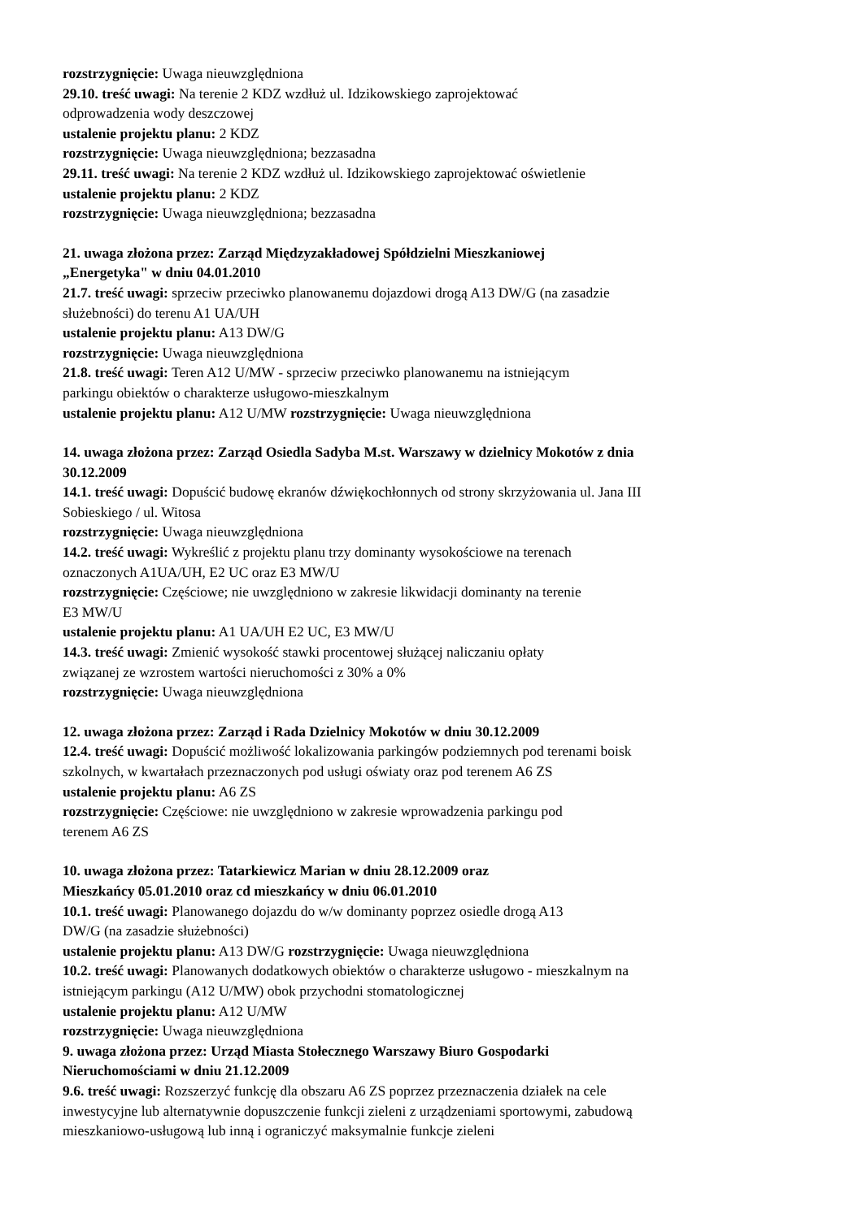rozstrzygnięcie: Uwaga nieuwzględniona
29.10. treść uwagi: Na terenie 2 KDZ wzdłuż ul. Idzikowskiego zaprojektować
odprowadzenia wody deszczowej
ustalenie projektu planu: 2 KDZ
rozstrzygnięcie: Uwaga nieuwzględniona; bezzasadna
29.11. treść uwagi: Na terenie 2 KDZ wzdłuż ul. Idzikowskiego zaprojektować oświetlenie
ustalenie projektu planu: 2 KDZ
rozstrzygnięcie: Uwaga nieuwzględniona; bezzasadna
21. uwaga złożona przez: Zarząd Międzyzakładowej Spółdzielni Mieszkaniowej
„Energetyka" w dniu 04.01.2010
21.7. treść uwagi: sprzeciw przeciwko planowanemu dojazdowi drogą A13 DW/G (na zasadzie
służebności) do terenu A1 UA/UH
ustalenie projektu planu: A13 DW/G
rozstrzygnięcie: Uwaga nieuwzględniona
21.8. treść uwagi: Teren A12 U/MW - sprzeciw przeciwko planowanemu na istniejącym
parkingu obiektów o charakterze usługowo-mieszkalnym
ustalenie projektu planu: A12 U/MW rozstrzygnięcie: Uwaga nieuwzględniona
14. uwaga złożona przez: Zarząd Osiedla Sadyba M.st. Warszawy w dzielnicy Mokotów z dnia
30.12.2009
14.1. treść uwagi: Dopuścić budowę ekranów dźwiękochłonnych od strony skrzyżowania ul. Jana III
Sobieskiego / ul. Witosa
rozstrzygnięcie: Uwaga nieuwzględniona
14.2. treść uwagi: Wykreślić z projektu planu trzy dominanty wysokościowe na terenach
oznaczonych A1UA/UH, E2 UC oraz E3 MW/U
rozstrzygnięcie: Częściowe; nie uwzględniono w zakresie likwidacji dominanty na terenie
E3 MW/U
ustalenie projektu planu: A1 UA/UH E2 UC, E3 MW/U
14.3. treść uwagi: Zmienić wysokość stawki procentowej służącej naliczaniu opłaty
związanej ze wzrostem wartości nieruchomości z 30% a 0%
rozstrzygnięcie: Uwaga nieuwzględniona
12. uwaga złożona przez: Zarząd i Rada Dzielnicy Mokotów w dniu 30.12.2009
12.4. treść uwagi: Dopuścić możliwość lokalizowania parkingów podziemnych pod terenami boisk
szkolnych, w kwartałach przeznaczonych pod usługi oświaty oraz pod terenem A6 ZS
ustalenie projektu planu: A6 ZS
rozstrzygnięcie: Częściowe: nie uwzględniono w zakresie wprowadzenia parkingu pod
terenem A6 ZS
10. uwaga złożona przez: Tatarkiewicz Marian w dniu 28.12.2009 oraz
Mieszkańcy 05.01.2010 oraz cd mieszkańcy w dniu 06.01.2010
10.1. treść uwagi: Planowanego dojazdu do w/w dominanty poprzez osiedle drogą A13
DW/G (na zasadzie służebności)
ustalenie projektu planu: A13 DW/G rozstrzygnięcie: Uwaga nieuwzględniona
10.2. treść uwagi: Planowanych dodatkowych obiektów o charakterze usługowo - mieszkalnym na
istniejącym parkingu (A12 U/MW) obok przychodni stomatologicznej
ustalenie projektu planu: A12 U/MW
rozstrzygnięcie: Uwaga nieuwzględniona
9. uwaga złożona przez: Urząd Miasta Stołecznego Warszawy Biuro Gospodarki
Nieruchomościami w dniu 21.12.2009
9.6. treść uwagi: Rozszerzyć funkcję dla obszaru A6 ZS poprzez przeznaczenia działek na cele
inwestycyjne lub alternatywnie dopuszczenie funkcji zieleni z urządzeniami sportowymi, zabudową
mieszkaniowo-usługową lub inną i ograniczyć maksymalnie funkcje zieleni